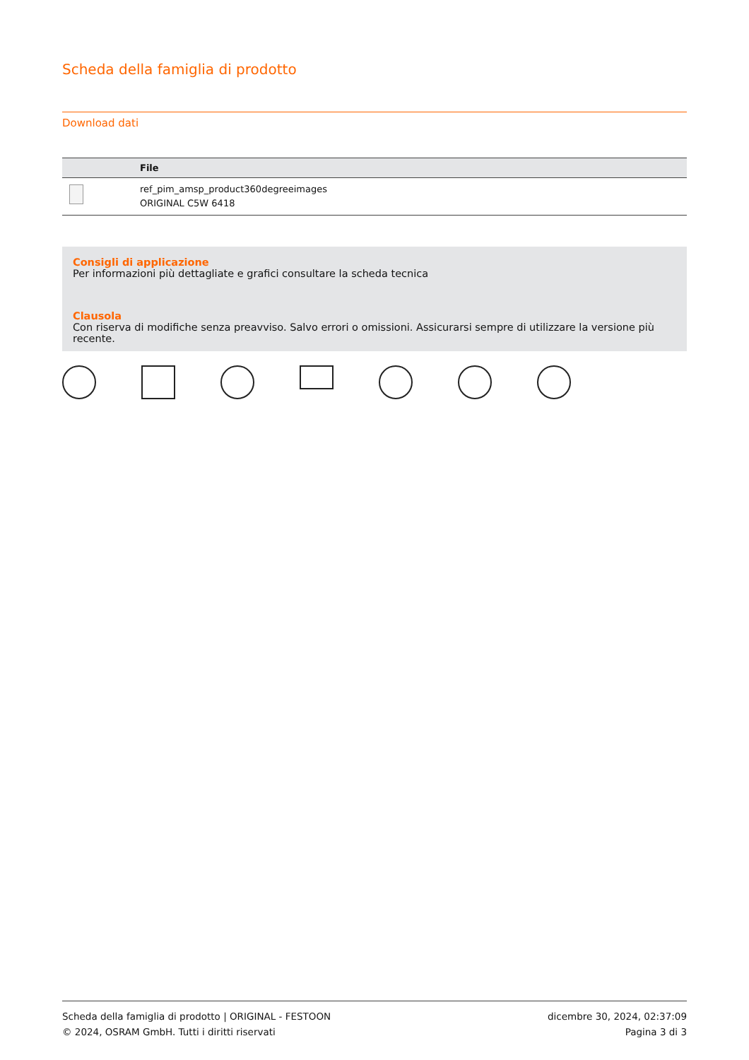Scheda della famiglia di prodotto
Download dati
| | File |
| --- | --- |
| | ref_pim_amsp_product360degreeimages ORIGINAL C5W 6418 |
Consigli di applicazione
Per informazioni più dettagliate e grafici consultare la scheda tecnica
Clausola
Con riserva di modifiche senza preavviso. Salvo errori o omissioni. Assicurarsi sempre di utilizzare la versione più recente.
Scheda della famiglia di prodotto | ORIGINAL - FESTOON
© 2024, OSRAM GmbH. Tutti i diritti riservati
dicembre 30, 2024, 02:37:09
Pagina 3 di 3